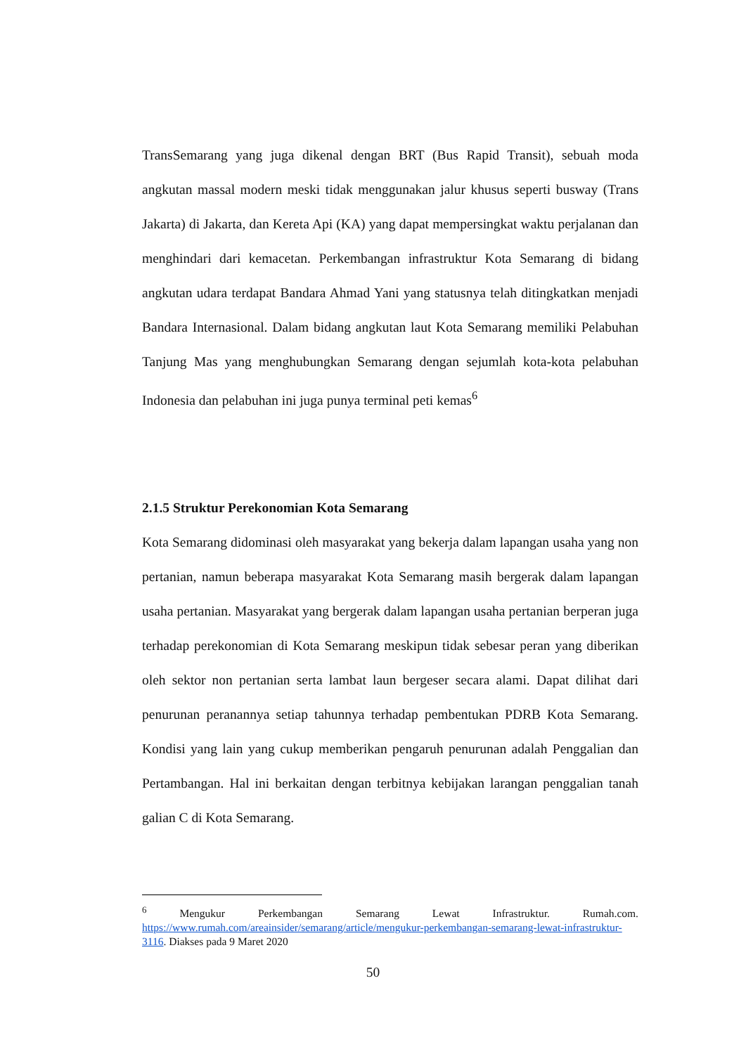TransSemarang yang juga dikenal dengan BRT (Bus Rapid Transit), sebuah moda angkutan massal modern meski tidak menggunakan jalur khusus seperti busway (Trans Jakarta) di Jakarta, dan Kereta Api (KA) yang dapat mempersingkat waktu perjalanan dan menghindari dari kemacetan. Perkembangan infrastruktur Kota Semarang di bidang angkutan udara terdapat Bandara Ahmad Yani yang statusnya telah ditingkatkan menjadi Bandara Internasional. Dalam bidang angkutan laut Kota Semarang memiliki Pelabuhan Tanjung Mas yang menghubungkan Semarang dengan sejumlah kota-kota pelabuhan Indonesia dan pelabuhan ini juga punya terminal peti kemas<sup>6</sup>
2.1.5 Struktur Perekonomian Kota Semarang
Kota Semarang didominasi oleh masyarakat yang bekerja dalam lapangan usaha yang non pertanian, namun beberapa masyarakat Kota Semarang masih bergerak dalam lapangan usaha pertanian. Masyarakat yang bergerak dalam lapangan usaha pertanian berperan juga terhadap perekonomian di Kota Semarang meskipun tidak sebesar peran yang diberikan oleh sektor non pertanian serta lambat laun bergeser secara alami. Dapat dilihat dari penurunan peranannya setiap tahunnya terhadap pembentukan PDRB Kota Semarang. Kondisi yang lain yang cukup memberikan pengaruh penurunan adalah Penggalian dan Pertambangan. Hal ini berkaitan dengan terbitnya kebijakan larangan penggalian tanah galian C di Kota Semarang.
<sup>6</sup> Mengukur Perkembangan Semarang Lewat Infrastruktur. Rumah.com. https://www.rumah.com/areainsider/semarang/article/mengukur-perkembangan-semarang-lewat-infrastruktur-3116. Diakses pada 9 Maret 2020
50